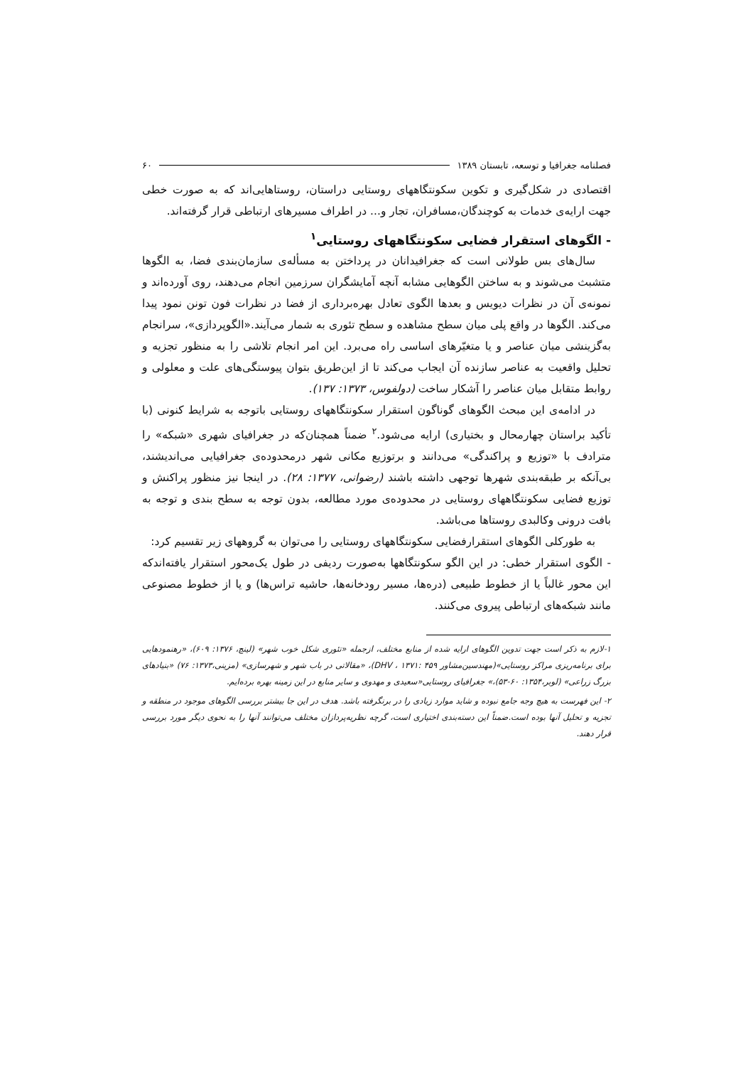فصلنامه جغرافیا و توسعه، تابستان ۱۳۸۹ ۶۰
اقتصادی در شکل‌گیری و تکوین سکونتگاههای روستایی دراستان، روستاهایی‌اند که به صورت خطی جهت ارایه‌ی خدمات به کوچندگان،مسافران، تجار و... در اطراف مسیرهای ارتباطی قرار گرفته‌اند.
- الگوهای استقرار فضایی سکونتگاههای روستایی<sup>۱</sup>
سال‌های بس طولانی است که جغرافیدانان در پرداختن به مسأله‌ی سازمان‌بندی فضا، به الگوها متشبث می‌شوند و به ساختن الگوهایی مشابه آنچه آمایشگران سرزمین انجام می‌دهند، روی آورده‌اند و نمونه‌ی آن در نظرات دیویس و بعدها الگوی تعادل بهره‌برداری از فضا در نظرات فون تونن نمود پیدا می‌کند. الگوها در واقع پلی میان سطح مشاهده و سطح تئوری به شمار می‌آیند.«الگوپردازی»، سرانجام به‌گزینشی میان عناصر و یا متغیّرهای اساسی راه می‌برد. این امر انجام تلاشی را به منظور تجزیه و تحلیل واقعیت به عناصر سازنده آن ایجاب می‌کند تا از این‌طریق بتوان پیوستگی‌های علت و معلولی و روابط متقابل میان عناصر را آشکار ساخت (دولفوس، ۱۳۷۳: ۱۳۷).
در ادامه‌ی این مبحث الگوهای گوناگون استقرار سکونتگاههای روستایی باتوجه به شرایط کنونی (با تأکید براستان چهارمحال و بختیاری) ارایه می‌شود.<sup>۲</sup> ضمناً همچنان‌که در جغرافیای شهری «شبکه» را مترادف با «توزیع و پراکندگی» می‌دانند و برتوزیع مکانی شهر درمحدوده‌ی جغرافیایی می‌اندیشند، بی‌آنکه بر طبقه‌بندی شهرها توجهی داشته باشند (رضوانی، ۱۳۷۷: ۲۸). در اینجا نیز منظور پراکنش و توزیع فضایی سکونتگاههای روستایی در محدوده‌ی مورد مطالعه، بدون توجه به سطح بندی و توجه به بافت درونی وکالبدی روستاها می‌باشد.
به طورکلی الگوهای استقرارفضایی سکونتگاههای روستایی را می‌توان به گروههای زیر تقسیم کرد:
- الگوی استقرار خطی: در این الگو سکونتگاهها به‌صورت ردیفی در طول یک‌محور استقرار یافته‌اندکه این محور غالباً یا از خطوط طبیعی (دره‌ها، مسیر رودخانه‌ها، حاشیه تراس‌ها) و یا از خطوط مصنوعی مانند شبکه‌های ارتباطی پیروی می‌کنند.
۱-لازم به ذکر است جهت تدوین الگوهای ارایه شده از منابع مختلف، ازجمله «تئوری شکل خوب شهر» (لینچ، ۱۳۷۶: ۶۰۹)، «رهنمودهایی برای برنامه‌ریزی مراکز روستایی»(مهندسین‌مشاور DHV ، ۱۳۷۱: ۴۵۹)، «مقالاتی در باب شهر و شهرسازی» (مزینی،۱۳۷۳: ۷۶) «بنیادهای بزرگ زراعی» (لوبر،۱۳۵۴: ۶۰-۵۳)،» جغرافیای روستایی«سعیدی و مهدوی و سایر منابع در این زمینه بهره برده‌ایم.
۲- این فهرست به هیچ وجه جامع نبوده و شاید موارد زیادی را در برنگرفته باشد. هدف در این جا بیشتر بررسی الگوهای موجود در منطقه و تجزیه و تحلیل آنها بوده است.ضمناً این دسته‌بندی اختیاری است، گرچه نظریه‌پردازان مختلف می‌توانند آنها را به نحوی دیگر مورد بررسی قرار دهند.